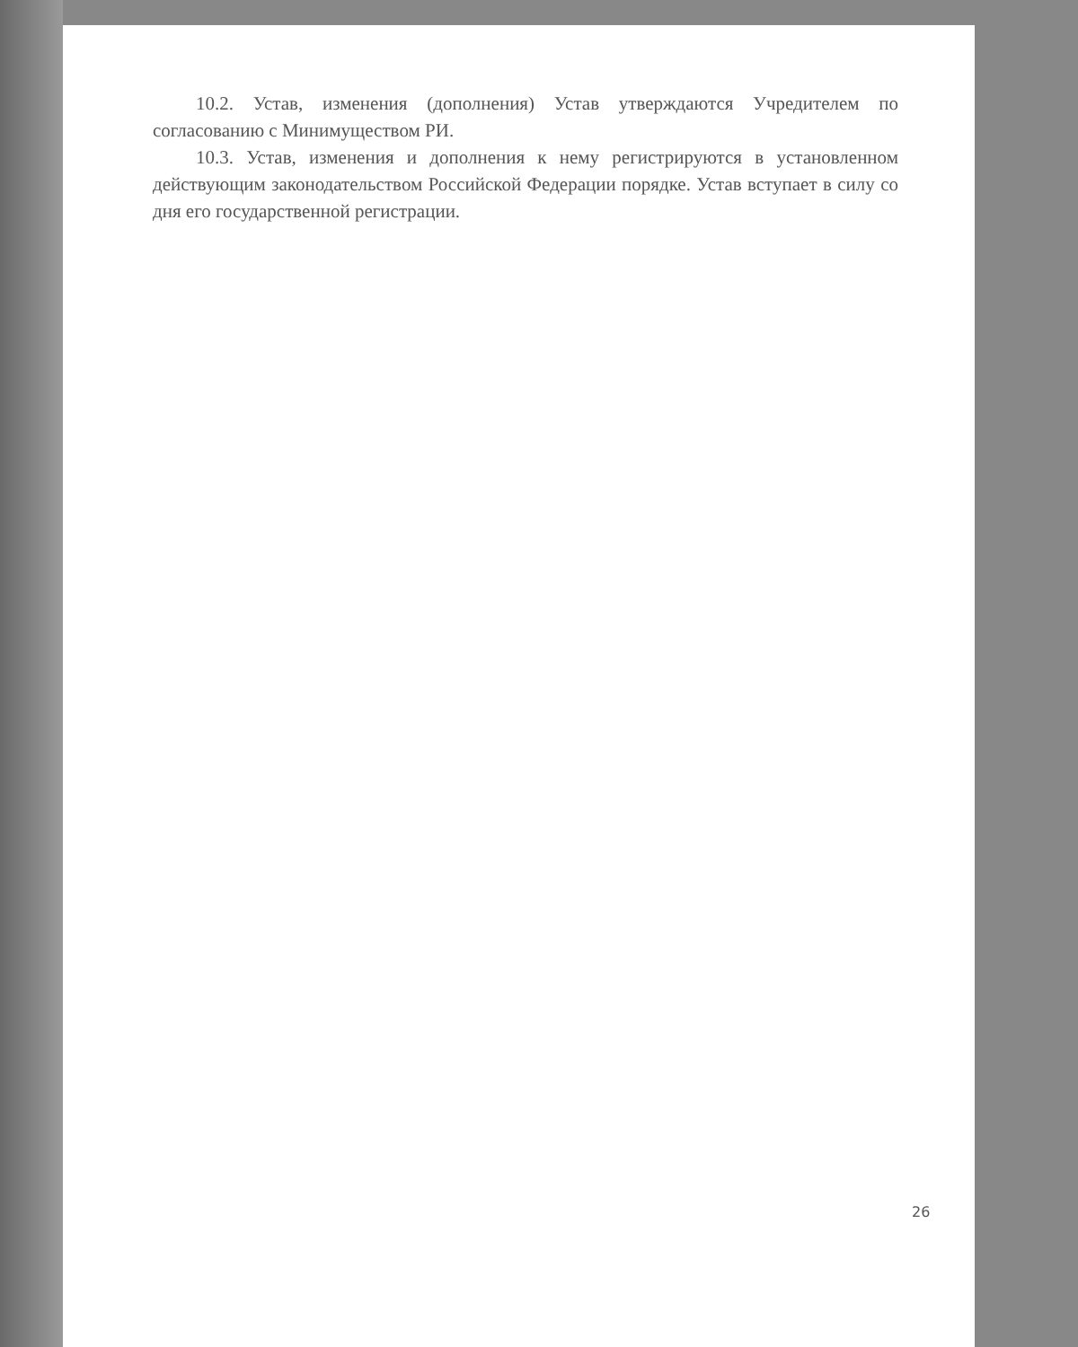10.2. Устав, изменения (дополнения) Устав утверждаются Учредителем по согласованию с Минимуществом РИ.
10.3. Устав, изменения и дополнения к нему регистрируются в установленном действующим законодательством Российской Федерации порядке. Устав вступает в силу со дня его государственной регистрации.
26